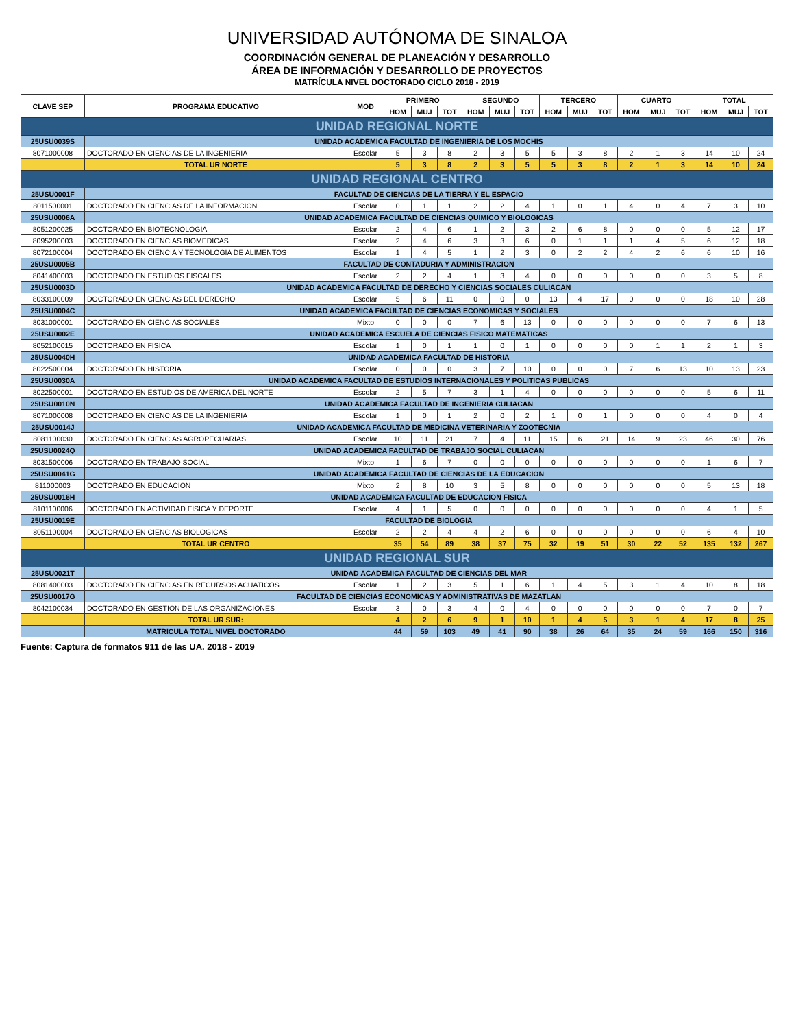UNIVERSIDAD AUTÓNOMA DE SINALOA
COORDINACIÓN GENERAL DE PLANEACIÓN Y DESARROLLO
ÁREA DE INFORMACIÓN Y DESARROLLO DE PROYECTOS
MATRÍCULA NIVEL DOCTORADO CICLO 2018 - 2019
| CLAVE SEP | PROGRAMA EDUCATIVO | MOD | PRIMERO | | | SEGUNDO | | | TERCERO | | | CUARTO | | | TOTAL | | |
| --- | --- | --- | --- | --- | --- | --- | --- | --- | --- | --- | --- | --- | --- | --- | --- | --- | --- |
| | | | HOM | MUJ | TOT | HOM | MUJ | TOT | HOM | MUJ | TOT | HOM | MUJ | TOT | HOM | MUJ | TOT |
| UNIDAD REGIONAL NORTE | | | | | | | | | | | | | | | | | |
| 25USU0039S | UNIDAD ACADEMICA FACULTAD DE INGENIERIA DE LOS MOCHIS | | | | | | | | | | | | | | | | |
| 8071000008 | DOCTORADO EN CIENCIAS DE LA INGENIERIA | Escolar | 5 | 3 | 8 | 2 | 3 | 5 | 5 | 3 | 8 | 2 | 1 | 3 | 14 | 10 | 24 |
| | TOTAL UR NORTE | | 5 | 3 | 8 | 2 | 3 | 5 | 5 | 3 | 8 | 2 | 1 | 3 | 14 | 10 | 24 |
| UNIDAD REGIONAL CENTRO | | | | | | | | | | | | | | | | | |
| 25USU0001F | FACULTAD DE CIENCIAS DE LA TIERRA Y EL ESPACIO | | | | | | | | | | | | | | | | |
| 8011500001 | DOCTORADO EN CIENCIAS DE LA INFORMACION | Escolar | 0 | 1 | 1 | 2 | 2 | 4 | 1 | 0 | 1 | 4 | 0 | 4 | 7 | 3 | 10 |
| 25USU0006A | UNIDAD ACADEMICA FACULTAD DE CIENCIAS QUIMICO Y BIOLOGICAS | | | | | | | | | | | | | | | | |
| 8051200025 | DOCTORADO EN BIOTECNOLOGIA | Escolar | 2 | 4 | 6 | 1 | 2 | 3 | 2 | 6 | 8 | 0 | 0 | 0 | 5 | 12 | 17 |
| 8095200003 | DOCTORADO EN CIENCIAS BIOMEDICAS | Escolar | 2 | 4 | 6 | 3 | 3 | 6 | 0 | 1 | 1 | 1 | 4 | 5 | 6 | 12 | 18 |
| 8072100004 | DOCTORADO EN CIENCIA Y TECNOLOGIA DE ALIMENTOS | Escolar | 1 | 4 | 5 | 1 | 2 | 3 | 0 | 2 | 2 | 4 | 2 | 6 | 6 | 10 | 16 |
| 25USU0005B | FACULTAD DE CONTADURIA Y ADMINISTRACION | | | | | | | | | | | | | | | | |
| 8041400003 | DOCTORADO EN ESTUDIOS FISCALES | Escolar | 2 | 2 | 4 | 1 | 3 | 4 | 0 | 0 | 0 | 0 | 0 | 0 | 3 | 5 | 8 |
| 25USU0003D | UNIDAD ACADEMICA FACULTAD DE DERECHO Y CIENCIAS SOCIALES CULIACAN | | | | | | | | | | | | | | | | |
| 8033100009 | DOCTORADO EN CIENCIAS DEL DERECHO | Escolar | 5 | 6 | 11 | 0 | 0 | 0 | 13 | 4 | 17 | 0 | 0 | 0 | 18 | 10 | 28 |
| 25USU0004C | UNIDAD ACADEMICA FACULTAD DE CIENCIAS ECONOMICAS Y SOCIALES | | | | | | | | | | | | | | | | |
| 8031000001 | DOCTORADO EN CIENCIAS SOCIALES | Mixto | 0 | 0 | 0 | 7 | 6 | 13 | 0 | 0 | 0 | 0 | 0 | 0 | 7 | 6 | 13 |
| 25USU0002E | UNIDAD ACADEMICA ESCUELA DE CIENCIAS FISICO MATEMATICAS | | | | | | | | | | | | | | | | |
| 8052100015 | DOCTORADO EN FISICA | Escolar | 1 | 0 | 1 | 1 | 0 | 1 | 0 | 0 | 0 | 0 | 1 | 1 | 2 | 1 | 3 |
| 25USU0040H | UNIDAD ACADEMICA FACULTAD DE HISTORIA | | | | | | | | | | | | | | | | |
| 8022500004 | DOCTORADO EN HISTORIA | Escolar | 0 | 0 | 0 | 3 | 7 | 10 | 0 | 0 | 0 | 7 | 6 | 13 | 10 | 13 | 23 |
| 25USU0030A | UNIDAD ACADEMICA FACULTAD DE ESTUDIOS INTERNACIONALES Y POLITICAS PUBLICAS | | | | | | | | | | | | | | | | |
| 8022500001 | DOCTORADO EN ESTUDIOS DE AMERICA DEL NORTE | Escolar | 2 | 5 | 7 | 3 | 1 | 4 | 0 | 0 | 0 | 0 | 0 | 0 | 5 | 6 | 11 |
| 25USU0010N | UNIDAD ACADEMICA FACULTAD DE INGENIERIA CULIACAN | | | | | | | | | | | | | | | | |
| 8071000008 | DOCTORADO EN CIENCIAS DE LA INGENIERIA | Escolar | 1 | 0 | 1 | 2 | 0 | 2 | 1 | 0 | 1 | 0 | 0 | 0 | 4 | 0 | 4 |
| 25USU0014J | UNIDAD ACADEMICA FACULTAD DE MEDICINA VETERINARIA Y ZOOTECNIA | | | | | | | | | | | | | | | | |
| 8081100030 | DOCTORADO EN CIENCIAS AGROPECUARIAS | Escolar | 10 | 11 | 21 | 7 | 4 | 11 | 15 | 6 | 21 | 14 | 9 | 23 | 46 | 30 | 76 |
| 25USU0024Q | UNIDAD ACADEMICA FACULTAD DE TRABAJO SOCIAL CULIACAN | | | | | | | | | | | | | | | | |
| 8031500006 | DOCTORADO EN TRABAJO SOCIAL | Mixto | 1 | 6 | 7 | 0 | 0 | 0 | 0 | 0 | 0 | 0 | 0 | 0 | 1 | 6 | 7 |
| 25USU0041G | UNIDAD ACADEMICA FACULTAD DE CIENCIAS DE LA EDUCACION | | | | | | | | | | | | | | | | |
| 811000003 | DOCTORADO EN EDUCACION | Mixto | 2 | 8 | 10 | 3 | 5 | 8 | 0 | 0 | 0 | 0 | 0 | 0 | 5 | 13 | 18 |
| 25USU0016H | UNIDAD ACADEMICA FACULTAD DE EDUCACION FISICA | | | | | | | | | | | | | | | | |
| 8101100006 | DOCTORADO EN ACTIVIDAD FISICA Y DEPORTE | Escolar | 4 | 1 | 5 | 0 | 0 | 0 | 0 | 0 | 0 | 0 | 0 | 0 | 4 | 1 | 5 |
| 25USU0019E | FACULTAD DE BIOLOGIA | | | | | | | | | | | | | | | | |
| 8051100004 | DOCTORADO EN CIENCIAS BIOLOGICAS | Escolar | 2 | 2 | 4 | 4 | 2 | 6 | 0 | 0 | 0 | 0 | 0 | 0 | 6 | 4 | 10 |
| | TOTAL UR CENTRO | | 35 | 54 | 89 | 38 | 37 | 75 | 32 | 19 | 51 | 30 | 22 | 52 | 135 | 132 | 267 |
| UNIDAD REGIONAL SUR | | | | | | | | | | | | | | | | | |
| 25USU0021T | UNIDAD ACADEMICA FACULTAD DE CIENCIAS DEL MAR | | | | | | | | | | | | | | | | |
| 8081400003 | DOCTORADO EN CIENCIAS EN RECURSOS ACUATICOS | Escolar | 1 | 2 | 3 | 5 | 1 | 6 | 1 | 4 | 5 | 3 | 1 | 4 | 10 | 8 | 18 |
| 25USU0017G | FACULTAD DE CIENCIAS ECONOMICAS Y ADMINISTRATIVAS DE MAZATLAN | | | | | | | | | | | | | | | | |
| 8042100034 | DOCTORADO EN GESTION DE LAS ORGANIZACIONES | Escolar | 3 | 0 | 3 | 4 | 0 | 4 | 0 | 0 | 0 | 0 | 0 | 0 | 7 | 0 | 7 |
| | TOTAL UR SUR: | | 4 | 2 | 6 | 9 | 1 | 10 | 1 | 4 | 5 | 3 | 1 | 4 | 17 | 8 | 25 |
| | MATRICULA TOTAL NIVEL DOCTORADO | | 44 | 59 | 103 | 49 | 41 | 90 | 38 | 26 | 64 | 35 | 24 | 59 | 166 | 150 | 316 |
Fuente: Captura de formatos 911 de las UA. 2018 - 2019